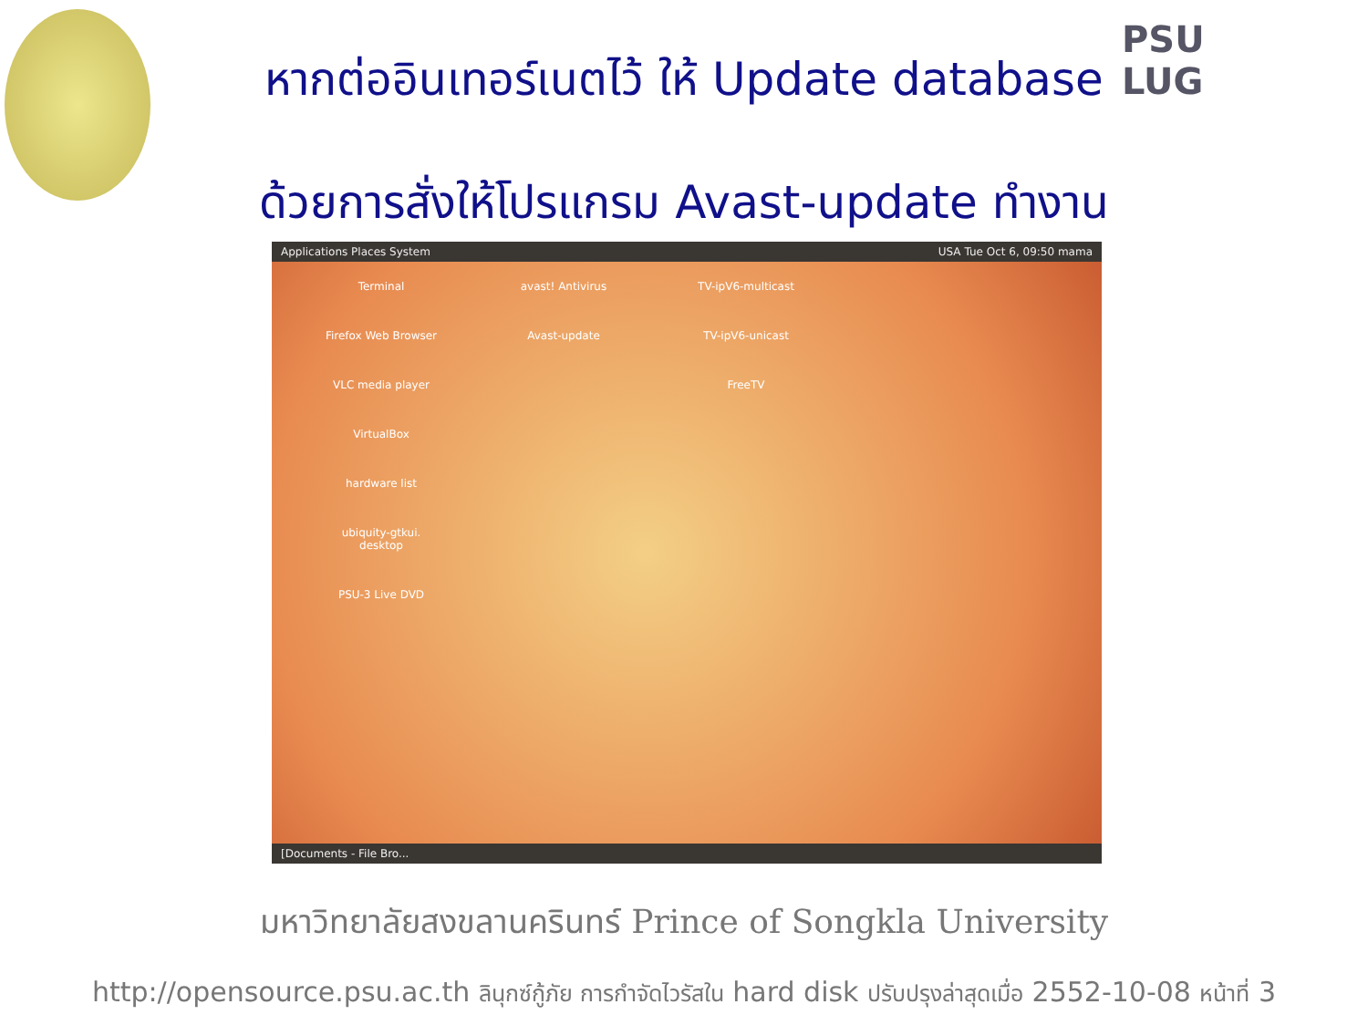PSU
LUG
หากต่ออินเทอร์เนตไว้ ให้ Update database
ด้วยการสั่งให้โปรแกรม Avast-update ทำงาน
Applications Places System USA Tue Oct 6, 09:50 mama
Terminal
avast! Antivirus
TV-ipV6-multicast
Firefox Web Browser
Avast-update
TV-ipV6-unicast
VLC media player
FreeTV
VirtualBox
hardware list
ubiquity-gtkui.
desktop
PSU-3 Live DVD
[Documents - File Bro...
มหาวิทยาลัยสงขลานครินทร์ Prince of Songkla University
http://opensource.psu.ac.th ลินุกซ์กู้ภัย การกำจัดไวรัสใน hard disk ปรับปรุงล่าสุดเมื่อ 2552-10-08 หน้าที่ 3